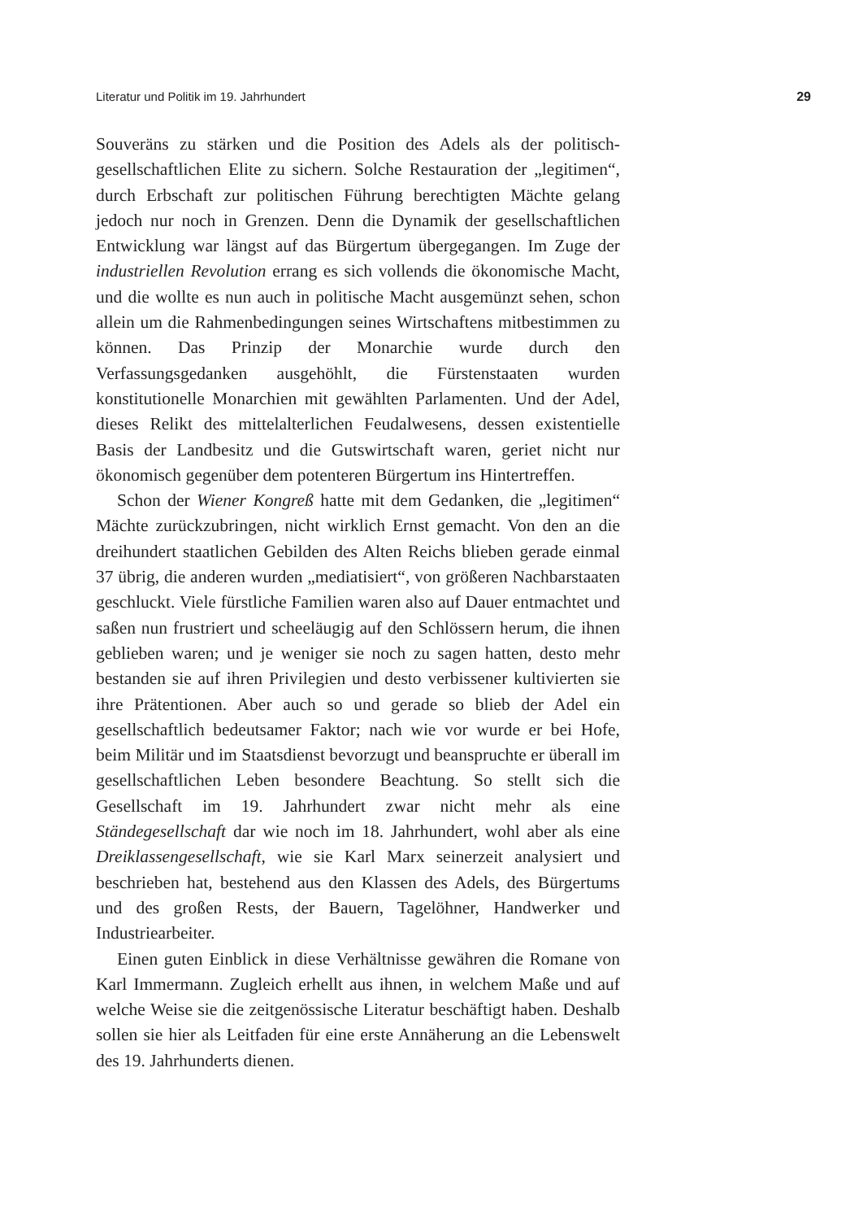Literatur und Politik im 19. Jahrhundert 29
Souveräns zu stärken und die Position des Adels als der politisch-gesellschaftlichen Elite zu sichern. Solche Restauration der „legitimen“, durch Erbschaft zur politischen Führung berechtigten Mächte gelang jedoch nur noch in Grenzen. Denn die Dynamik der gesellschaftlichen Entwicklung war längst auf das Bürgertum übergegangen. Im Zuge der industriellen Revolution errang es sich vollends die ökonomische Macht, und die wollte es nun auch in politische Macht ausgemünzt sehen, schon allein um die Rahmenbedingungen seines Wirtschaftens mitbestimmen zu können. Das Prinzip der Monarchie wurde durch den Verfassungsgedanken ausgehöhlt, die Fürstenstaaten wurden konstitutionelle Monarchien mit gewählten Parlamenten. Und der Adel, dieses Relikt des mittelalterlichen Feudalwesens, dessen existentielle Basis der Landbesitz und die Gutswirtschaft waren, geriet nicht nur ökonomisch gegenüber dem potenteren Bürgertum ins Hintertreffen.
Schon der Wiener Kongreß hatte mit dem Gedanken, die „legitimen“ Mächte zurückzubringen, nicht wirklich Ernst gemacht. Von den an die dreihundert staatlichen Gebilden des Alten Reichs blieben gerade einmal 37 übrig, die anderen wurden „mediatisiert“, von größeren Nachbarstaaten geschluckt. Viele fürstliche Familien waren also auf Dauer entmachtet und saßen nun frustriert und scheeläugig auf den Schlössern herum, die ihnen geblieben waren; und je weniger sie noch zu sagen hatten, desto mehr bestanden sie auf ihren Privilegien und desto verbissener kultivierten sie ihre Prätentionen. Aber auch so und gerade so blieb der Adel ein gesellschaftlich bedeutsamer Faktor; nach wie vor wurde er bei Hofe, beim Militär und im Staatsdienst bevorzugt und beanspruchte er überall im gesellschaftlichen Leben besondere Beachtung. So stellt sich die Gesellschaft im 19. Jahrhundert zwar nicht mehr als eine Ständegesellschaft dar wie noch im 18. Jahrhundert, wohl aber als eine Dreiklassengesellschaft, wie sie Karl Marx seinerzeit analysiert und beschrieben hat, bestehend aus den Klassen des Adels, des Bürgertums und des großen Rests, der Bauern, Tagelöhner, Handwerker und Industriearbeiter.
Einen guten Einblick in diese Verhältnisse gewähren die Romane von Karl Immermann. Zugleich erhellt aus ihnen, in welchem Maße und auf welche Weise sie die zeitgenössische Literatur beschäftigt haben. Deshalb sollen sie hier als Leitfaden für eine erste Annäherung an die Lebenswelt des 19. Jahrhunderts dienen.